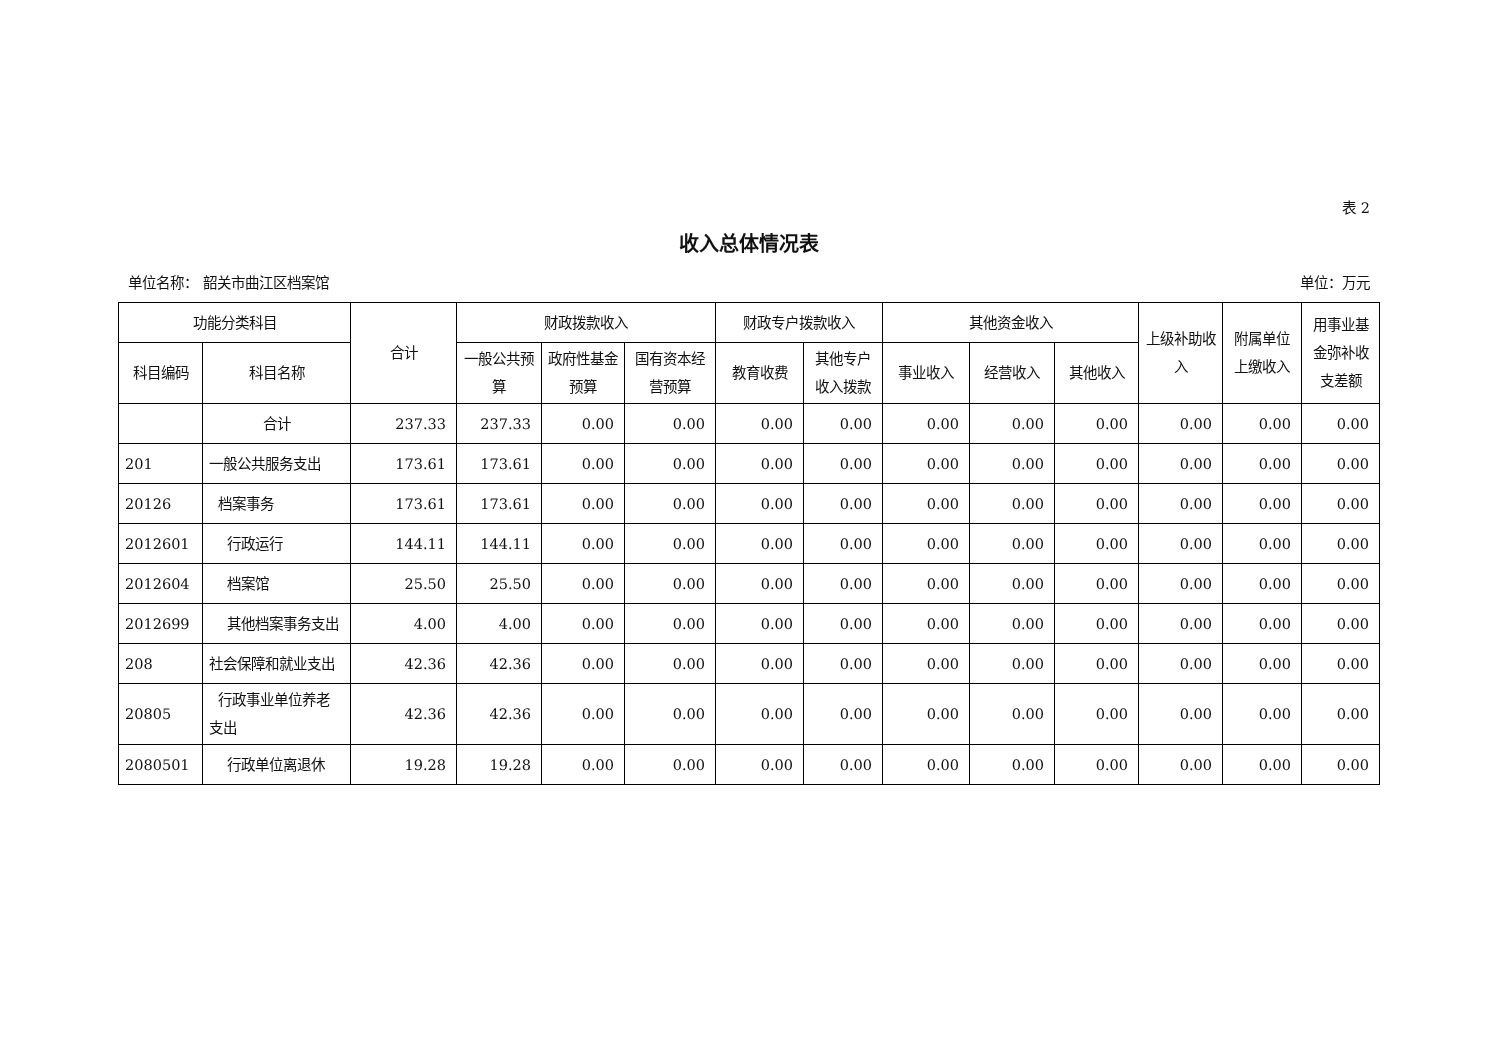表 2
收入总体情况表
单位名称： 韶关市曲江区档案馆 单位：万元
| 功能分类科目 | | 合计 | 财政拨款收入 | | | 财政专户拨款收入 | | 其他资金收入 | | | 上级补助收入 | 附属单位上缴收入 | 用事业基金弥补收支差额 |
| --- | --- | --- | --- | --- | --- | --- | --- | --- | --- | --- | --- | --- | --- |
| 科目编码 | 科目名称 | | 一般公共预算 | 政府性基金预算 | 国有资本经营预算 | 教育收费 | 其他专户收入拨款 | 事业收入 | 经营收入 | 其他收入 | | | |
| | 合计 | 237.33 | 237.33 | 0.00 | 0.00 | 0.00 | 0.00 | 0.00 | 0.00 | 0.00 | 0.00 | 0.00 | 0.00 |
| 201 | 一般公共服务支出 | 173.61 | 173.61 | 0.00 | 0.00 | 0.00 | 0.00 | 0.00 | 0.00 | 0.00 | 0.00 | 0.00 | 0.00 |
| 20126 | 档案事务 | 173.61 | 173.61 | 0.00 | 0.00 | 0.00 | 0.00 | 0.00 | 0.00 | 0.00 | 0.00 | 0.00 | 0.00 |
| 2012601 | 行政运行 | 144.11 | 144.11 | 0.00 | 0.00 | 0.00 | 0.00 | 0.00 | 0.00 | 0.00 | 0.00 | 0.00 | 0.00 |
| 2012604 | 档案馆 | 25.50 | 25.50 | 0.00 | 0.00 | 0.00 | 0.00 | 0.00 | 0.00 | 0.00 | 0.00 | 0.00 | 0.00 |
| 2012699 | 其他档案事务支出 | 4.00 | 4.00 | 0.00 | 0.00 | 0.00 | 0.00 | 0.00 | 0.00 | 0.00 | 0.00 | 0.00 | 0.00 |
| 208 | 社会保障和就业支出 | 42.36 | 42.36 | 0.00 | 0.00 | 0.00 | 0.00 | 0.00 | 0.00 | 0.00 | 0.00 | 0.00 | 0.00 |
| 20805 | 行政事业单位养老支出 | 42.36 | 42.36 | 0.00 | 0.00 | 0.00 | 0.00 | 0.00 | 0.00 | 0.00 | 0.00 | 0.00 | 0.00 |
| 2080501 | 行政单位离退休 | 19.28 | 19.28 | 0.00 | 0.00 | 0.00 | 0.00 | 0.00 | 0.00 | 0.00 | 0.00 | 0.00 | 0.00 |